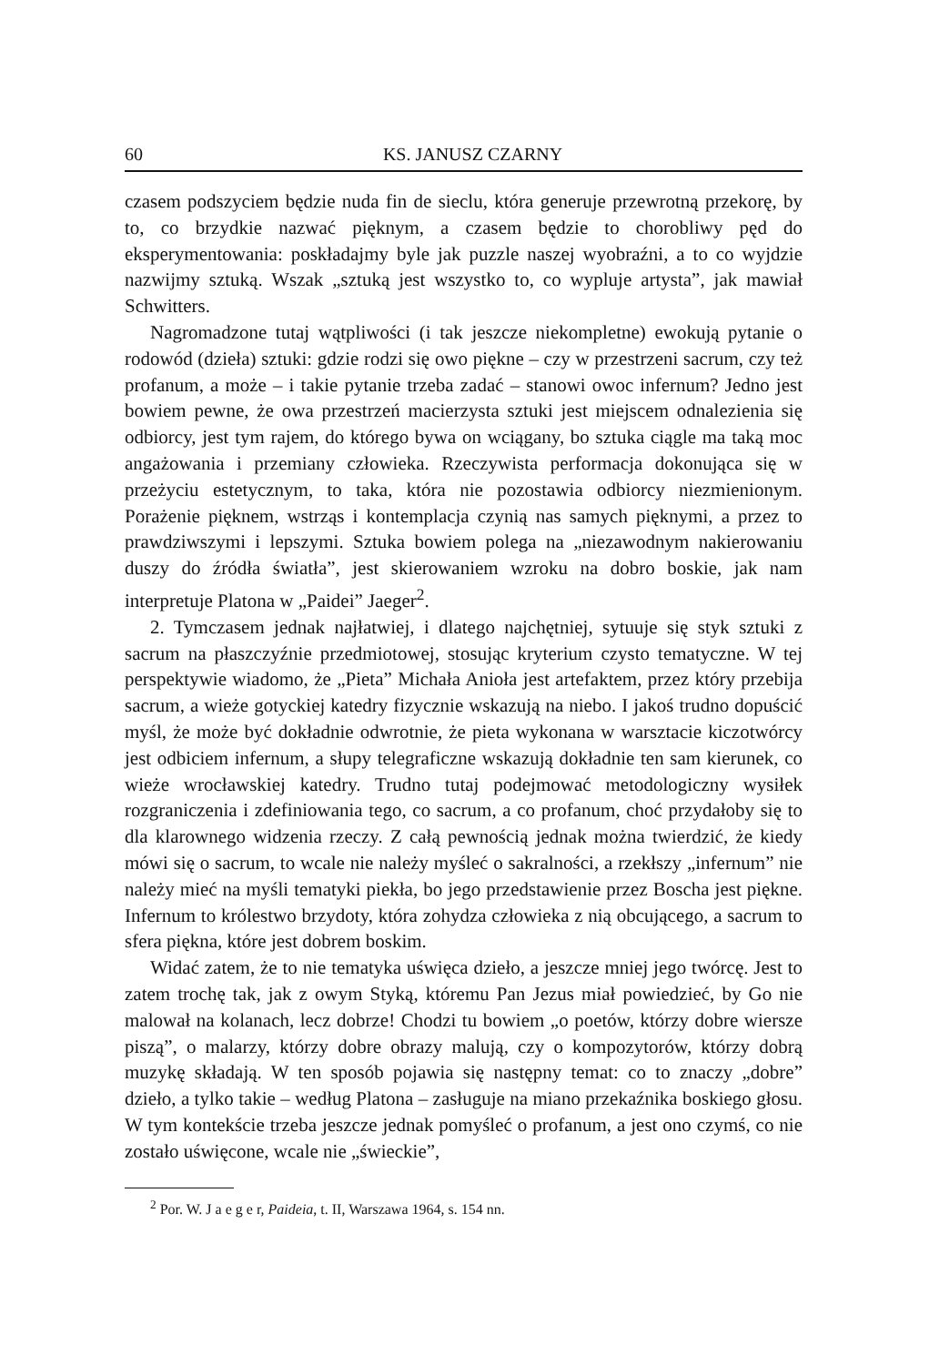60 KS. JANUSZ CZARNY
czasem podszyciem będzie nuda fin de sieclu, która generuje przewrotną przekorę, by to, co brzydkie nazwać pięknym, a czasem będzie to chorobliwy pęd do eksperymentowania: poskładajmy byle jak puzzle naszej wyobraźni, a to co wyjdzie nazwijmy sztuką. Wszak „sztuką jest wszystko to, co wypluje artysta”, jak mawiał Schwitters.
Nagromadzone tutaj wątpliwości (i tak jeszcze niekompletne) ewokują pytanie o rodowód (dzieła) sztuki: gdzie rodzi się owo piękne – czy w przestrzeni sacrum, czy też profanum, a może – i takie pytanie trzeba zadać – stanowi owoc infernum? Jedno jest bowiem pewne, że owa przestrzeń macierzysta sztuki jest miejscem odnalezienia się odbiorcy, jest tym rajem, do którego bywa on wciągany, bo sztuka ciągle ma taką moc angażowania i przemiany człowieka. Rzeczywista performacja dokonująca się w przeżyciu estetycznym, to taka, która nie pozostawia odbiorcy niezmienionym. Porażenie pięknem, wstrząs i kontemplacja czynią nas samych pięknymi, a przez to prawdziwszymi i lepszymi. Sztuka bowiem polega na „niezawodnym nakierowaniu duszy do źródła światła”, jest skierowaniem wzroku na dobro boskie, jak nam interpretuje Platona w „Paidei” Jaeger<sup>2</sup>.
2. Tymczasem jednak najłatwiej, i dlatego najchętniej, sytuuje się styk sztuki z sacrum na płaszczyźnie przedmiotowej, stosując kryterium czysto tematyczne. W tej perspektywie wiadomo, że „Pieta” Michała Anioła jest artefaktem, przez który przebija sacrum, a wieże gotyckiej katedry fizycznie wskazują na niebo. I jakoś trudno dopuścić myśl, że może być dokładnie odwrotnie, że pieta wykonana w warsztacie kiczotwórcy jest odbiciem infernum, a słupy telegraficzne wskazują dokładnie ten sam kierunek, co wieże wrocławskiej katedry. Trudno tutaj podejmować metodologiczny wysiłek rozgraniczenia i zdefiniowania tego, co sacrum, a co profanum, choć przydałoby się to dla klarownego widzenia rzeczy. Z całą pewnością jednak można twierdzić, że kiedy mówi się o sacrum, to wcale nie należy myśleć o sakralności, a rzekłszy „infernum” nie należy mieć na myśli tematyki piekła, bo jego przedstawienie przez Boscha jest piękne. Infernum to królestwo brzydoty, która zohydza człowieka z nią obcującego, a sacrum to sfera piękna, które jest dobrem boskim.
Widać zatem, że to nie tematyka uświęca dzieło, a jeszcze mniej jego twórcę. Jest to zatem trochę tak, jak z owym Styką, któremu Pan Jezus miał powiedzieć, by Go nie malował na kolanach, lecz dobrze! Chodzi tu bowiem „o poetów, którzy dobre wiersze piszą”, o malarzy, którzy dobre obrazy malują, czy o kompozytorów, którzy dobrą muzykę składają. W ten sposób pojawia się następny temat: co to znaczy „dobre” dzieło, a tylko takie – według Platona – zasługuje na miano przekaźnika boskiego głosu. W tym kontekście trzeba jeszcze jednak pomyśleć o profanum, a jest ono czymś, co nie zostało uświęcone, wcale nie „świeckie”,
<sup>2</sup> Por. W. J a e g e r, Paideia, t. II, Warszawa 1964, s. 154 nn.